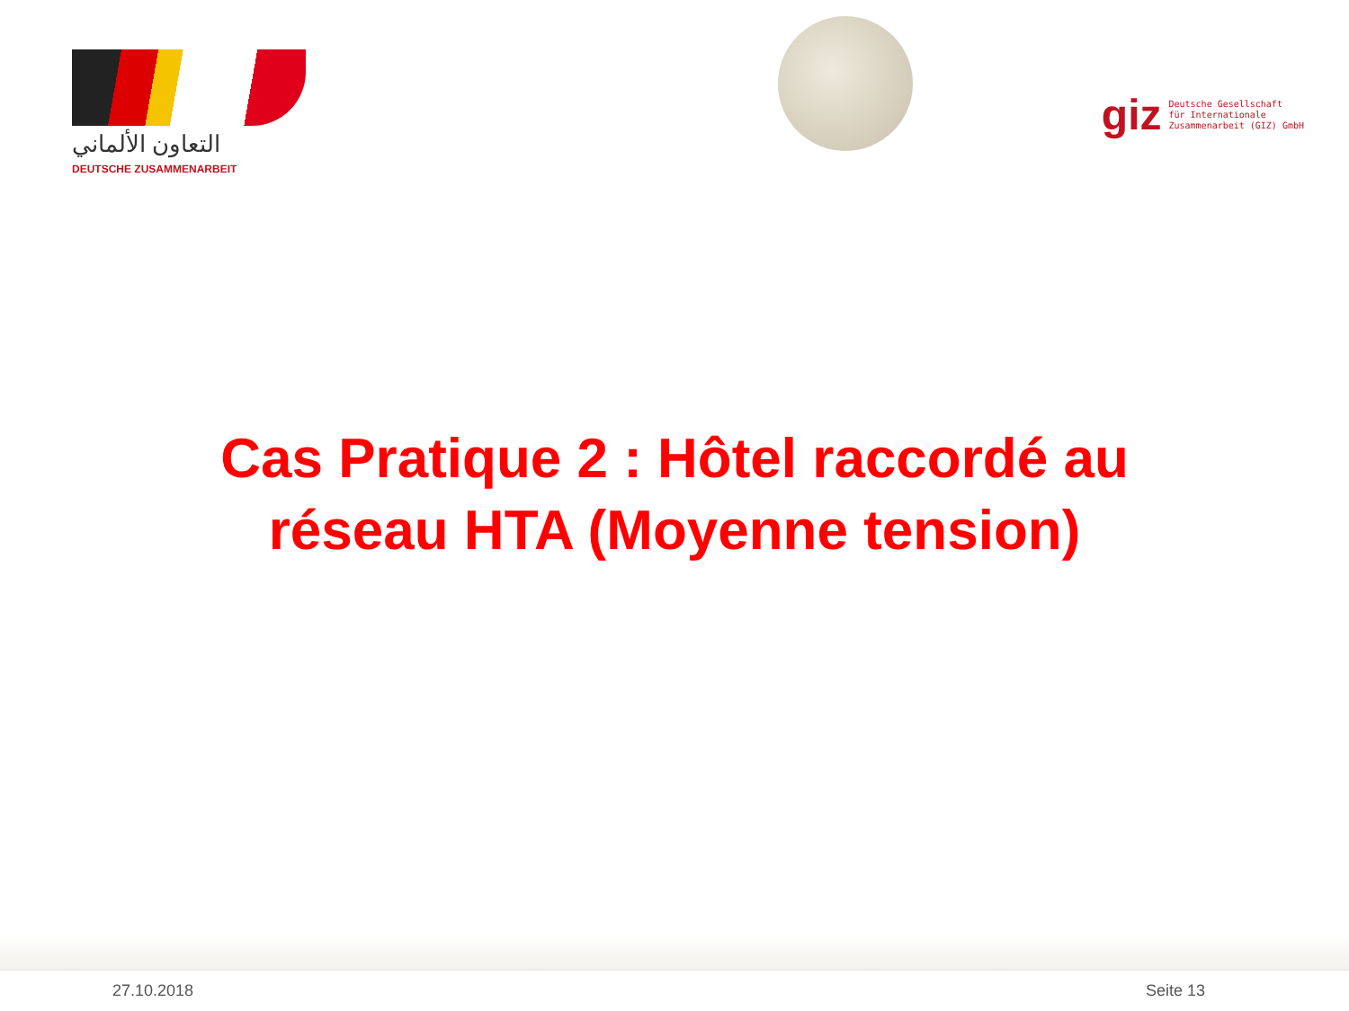التعاون الألماني
DEUTSCHE ZUSAMMENARBEIT
giz Deutsche Gesellschaft
für Internationale
Zusammenarbeit (GIZ) GmbH
Cas Pratique 2 : Hôtel raccordé au réseau HTA (Moyenne tension)
27.10.2018 Seite 13